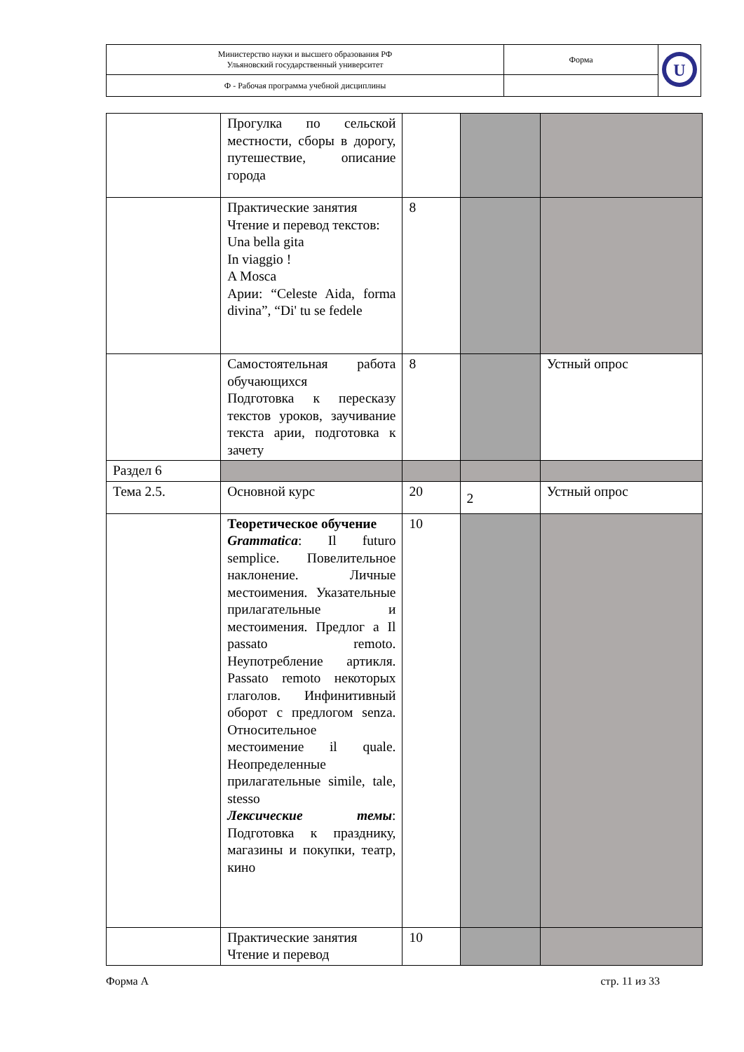| Министерство науки и высшего образования РФ Ульяновский государственный университет | Форма | U |
| Ф - Рабочая программа учебной дисциплины | | |
| | Прогулка по сельской местности, сборы в дорогу, путешествие, описание города | | | |
| | Практические занятия Чтение и перевод текстов: Una bella gita In viaggio ! A Mosca Арии: “Celeste Aida, forma divina”, “Di' tu se fedele | 8 | | |
| | Самостоятельная работа обучающихся Подготовка к пересказу текстов уроков, заучивание текста арии, подготовка к зачету | 8 | | Устный опрос |
| Раздел 6 | | | | |
| Тема 2.5. | Основной курс | 20 | 2 | Устный опрос |
| | Теоретическое обучение Grammatica : Il futuro semplice. Повелительное наклонение. Личные местоимения. Указательные прилагательные и местоимения. Предлог a Il passato remoto. Неупотребление артикля. Passato remoto некоторых глаголов. Инфинитивный оборот с предлогом senza. Относительное местоимение il quale. Неопределенные прилагательные simile, tale, stesso Лексические темы : Подготовка к празднику, магазины и покупки, театр, кино | 10 | | |
| | Практические занятия Чтение и перевод | 10 | | |
Форма А стр. 11 из 33